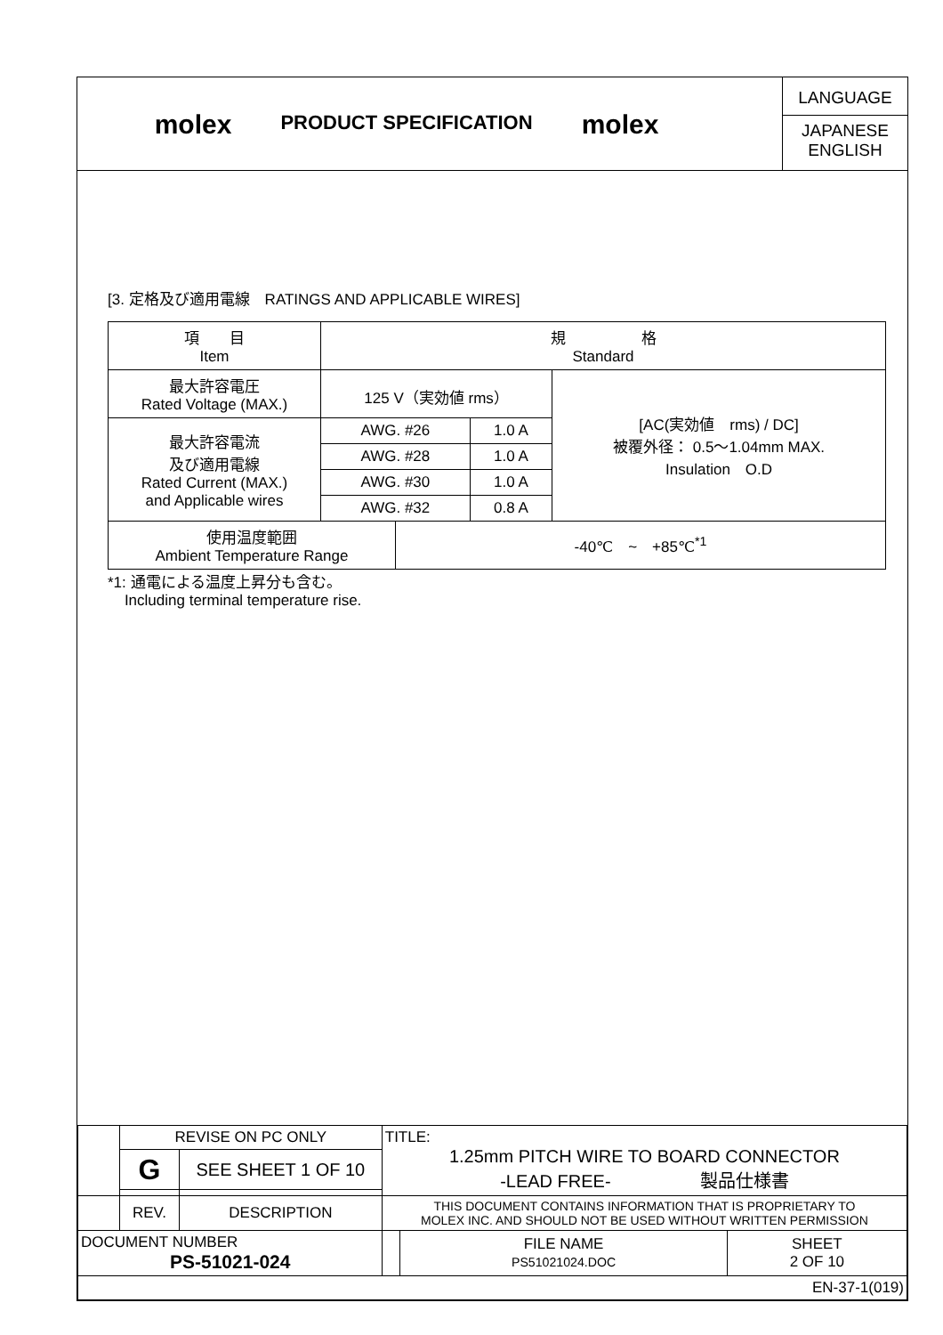molex
PRODUCT SPECIFICATION
molex
LANGUAGE
JAPANESE
ENGLISH
[3. 定格及び適用電線　RATINGS AND APPLICABLE WIRES]
| 項 目 Item | 規 格 Standard | | | |
| 最大許容電圧 Rated Voltage (MAX.) | 125 V（実効値 rms） | | | [AC(実効値 rms) / DC] 被覆外径： 0.5～1.04mm MAX. Insulation O.D |
| 最大許容電流 及び適用電線 Rated Current (MAX.) and Applicable wires | AWG. #26 | | 1.0 A | |
| | AWG. #28 | | 1.0 A | |
| | AWG. #30 | | 1.0 A | |
| | AWG. #32 | | 0.8 A | |
| 使用温度範囲 Ambient Temperature Range | | -40℃ ~ +85℃<sup>*1</sup> | | |
*1: 通電による温度上昇分も含む。
Including terminal temperature rise.
| | REVISE ON PC ONLY | | TITLE: 1.25mm PITCH WIRE TO BOARD CONNECTOR -LEAD FREE- 製品仕様書 | | |
| | G | SEE SHEET 1 OF 10 | | | |
| | REV. | DESCRIPTION | THIS DOCUMENT CONTAINS INFORMATION THAT IS PROPRIETARY TO MOLEX INC. AND SHOULD NOT BE USED WITHOUT WRITTEN PERMISSION | | |
| DOCUMENT NUMBER PS-51021-024 | | | | FILE NAME PS51021024.DOC | SHEET 2 OF 10 |
| EN-37-1(019) | | | | | |